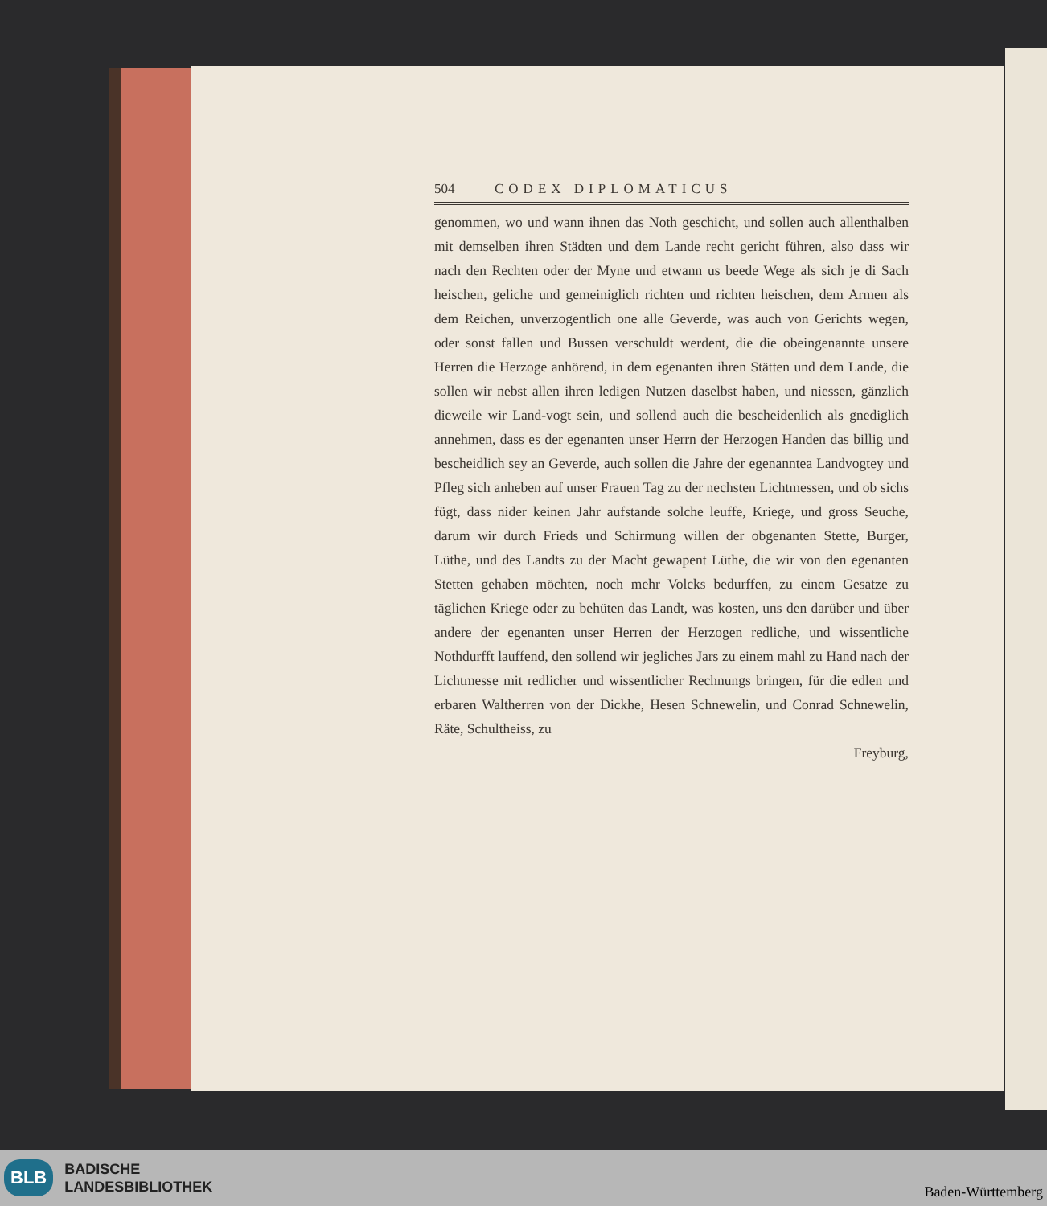504 CODEX DIPLOMATICUS
genommen, wo und wann ihnen das Noth geschicht, und sollen auch allenthalben mit demselben ihren Städten und dem Lande recht gericht führen, also dass wir nach den Rechten oder der Myne und etwann us beede Wege als sich je di Sach heischen, geliche und gemeiniglich richten und richten heischen, dem Armen als dem Reichen, unverzogentlich one alle Geverde, was auch von Gerichts wegen, oder sonst fallen und Bussen verschuldt werdent, die die obeingenannte unsere Herren die Herzoge anhörend, in dem egenanten ihren Stätten und dem Lande, die sollen wir nebst allen ihren ledigen Nutzen daselbst haben, und niessen, gänzlich dieweile wir Land-vogt sein, und sollend auch die bescheidenlich als gnediglich annehmen, dass es der egenanten unser Herrn der Herzogen Handen das billig und bescheidlich sey an Geverde, auch sollen die Jahre der egenanntea Landvogtey und Pfleg sich anheben auf unser Frauen Tag zu der nechsten Lichtmessen, und ob sichs fügt, dass nider keinen Jahr aufstande solche leuffe, Kriege, und gross Seuche, darum wir durch Frieds und Schirmung willen der obgenanten Stette, Burger, Lüthe, und des Landts zu der Macht gewapent Lüthe, die wir von den egenanten Stetten gehaben möchten, noch mehr Volcks bedurffen, zu einem Gesatze zu täglichen Kriege oder zu behüten das Landt, was kosten, uns den darüber und über andere der egenanten unser Herren der Herzogen redliche, und wissentliche Nothdurfft lauffend, den sollend wir jegliches Jars zu einem mahl zu Hand nach der Lichtmesse mit redlicher und wissentlicher Rechnungs bringen, für die edlen und erbaren Waltherren von der Dickhe, Hesen Schnewelin, und Conrad Schnewelin, Räte, Schultheiss, zu
Freyburg,
BLB
BADISCHE
LANDESBIBLIOTHEK
Baden-Württemberg